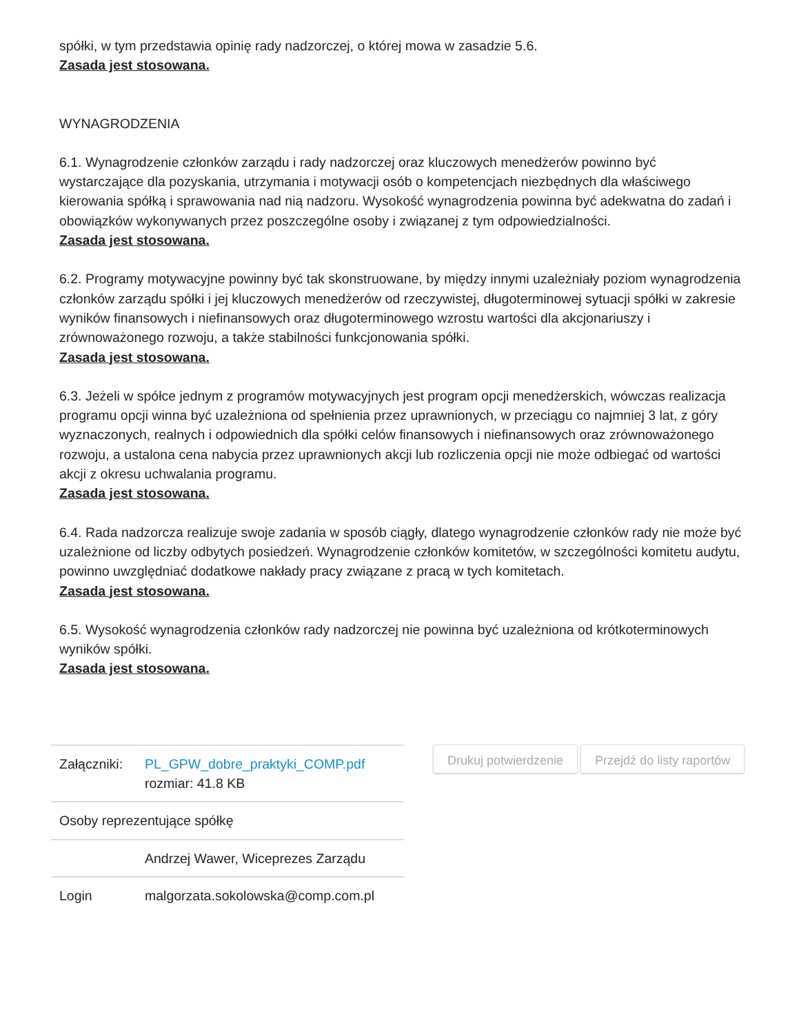spółki, w tym przedstawia opinię rady nadzorczej, o której mowa w zasadzie 5.6.
Zasada jest stosowana.
WYNAGRODZENIA
6.1. Wynagrodzenie członków zarządu i rady nadzorczej oraz kluczowych menedżerów powinno być wystarczające dla pozyskania, utrzymania i motywacji osób o kompetencjach niezbędnych dla właściwego kierowania spółką i sprawowania nad nią nadzoru. Wysokość wynagrodzenia powinna być adekwatna do zadań i obowiązków wykonywanych przez poszczególne osoby i związanej z tym odpowiedzialności.
Zasada jest stosowana.
6.2. Programy motywacyjne powinny być tak skonstruowane, by między innymi uzależniały poziom wynagrodzenia członków zarządu spółki i jej kluczowych menedżerów od rzeczywistej, długoterminowej sytuacji spółki w zakresie wyników finansowych i niefinansowych oraz długoterminowego wzrostu wartości dla akcjonariuszy i zrównoważonego rozwoju, a także stabilności funkcjonowania spółki.
Zasada jest stosowana.
6.3. Jeżeli w spółce jednym z programów motywacyjnych jest program opcji menedżerskich, wówczas realizacja programu opcji winna być uzależniona od spełnienia przez uprawnionych, w przeciągu co najmniej 3 lat, z góry wyznaczonych, realnych i odpowiednich dla spółki celów finansowych i niefinansowych oraz zrównoważonego rozwoju, a ustalona cena nabycia przez uprawnionych akcji lub rozliczenia opcji nie może odbiegać od wartości akcji z okresu uchwalania programu.
Zasada jest stosowana.
6.4. Rada nadzorcza realizuje swoje zadania w sposób ciągły, dlatego wynagrodzenie członków rady nie może być uzależnione od liczby odbytych posiedzeń. Wynagrodzenie członków komitetów, w szczególności komitetu audytu, powinno uwzględniać dodatkowe nakłady pracy związane z pracą w tych komitetach.
Zasada jest stosowana.
6.5. Wysokość wynagrodzenia członków rady nadzorczej nie powinna być uzależniona od krótkoterminowych wyników spółki.
Zasada jest stosowana.
| Załączniki: | PL_GPW_dobre_praktyki_COMP.pdf rozmiar: 41.8 KB |
| Osoby reprezentujące spółkę | |
| | Andrzej Wawer, Wiceprezes Zarządu |
| Login | malgorzata.sokolowska@comp.com.pl |
Drukuj potwierdzenie Przejdź do listy raportów